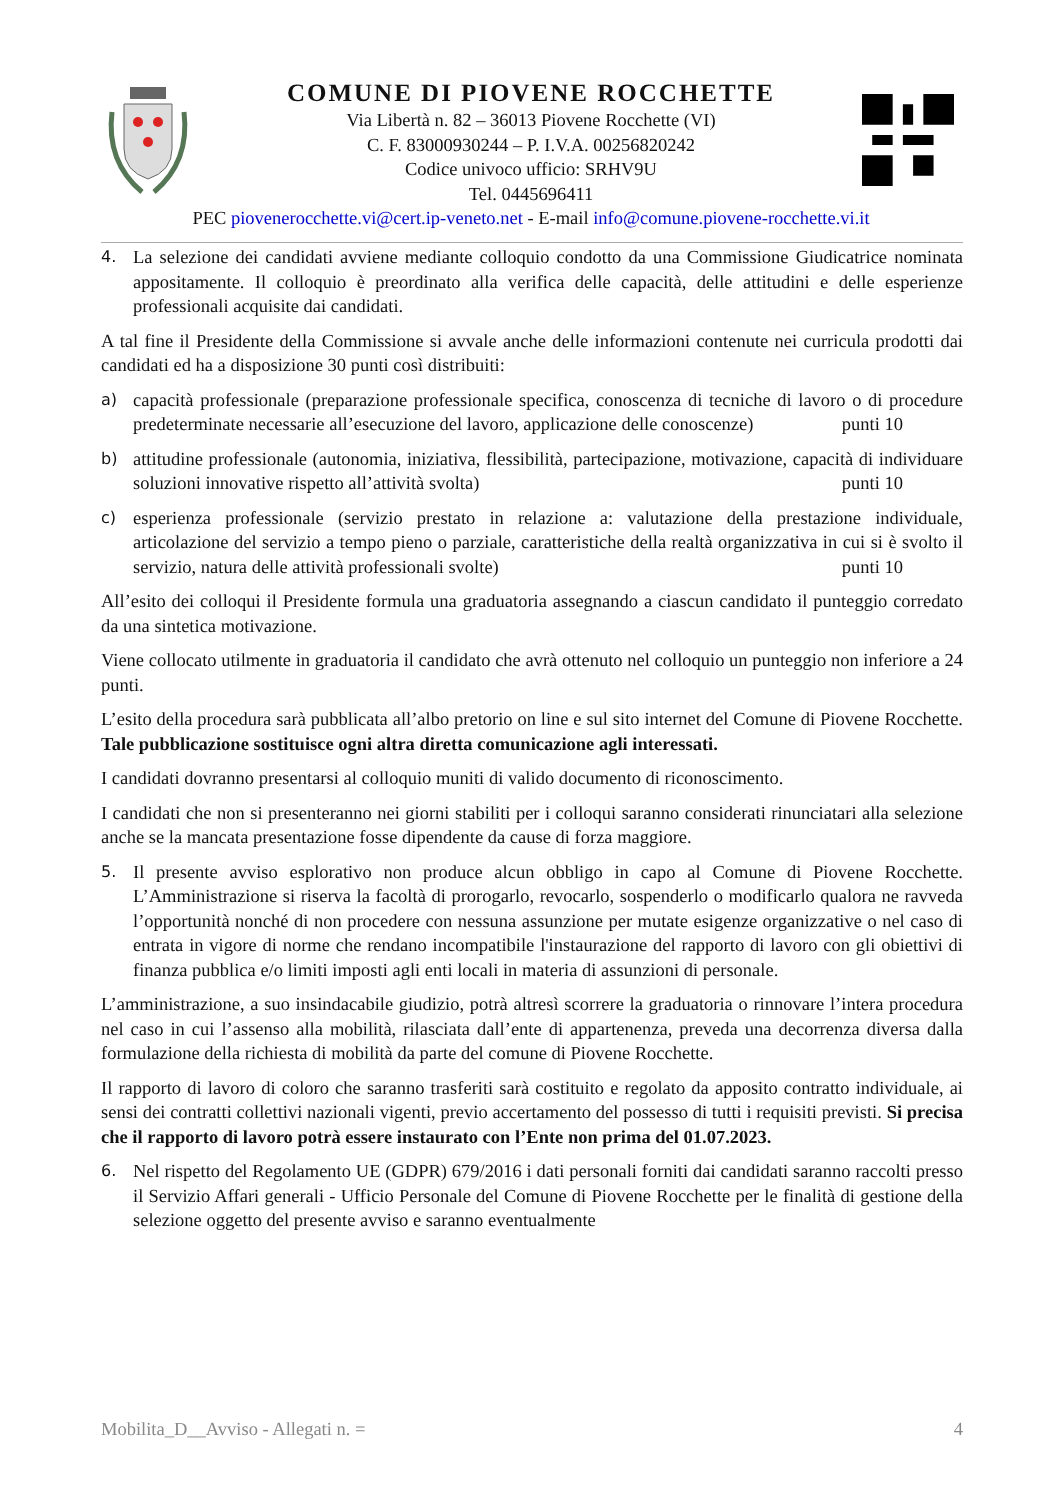COMUNE DI PIOVENE ROCCHETTE
Via Libertà n. 82 – 36013 Piovene Rocchette (VI)
C. F. 83000930244 – P. I.V.A. 00256820242
Codice univoco ufficio: SRHV9U
Tel. 0445696411
PEC piovenerocchette.vi@cert.ip-veneto.net - E-mail info@comune.piovene-rocchette.vi.it
4. La selezione dei candidati avviene mediante colloquio condotto da una Commissione Giudicatrice nominata appositamente. Il colloquio è preordinato alla verifica delle capacità, delle attitudini e delle esperienze professionali acquisite dai candidati.
A tal fine il Presidente della Commissione si avvale anche delle informazioni contenute nei curricula prodotti dai candidati ed ha a disposizione 30 punti così distribuiti:
a) capacità professionale (preparazione professionale specifica, conoscenza di tecniche di lavoro o di procedure predeterminate necessarie all’esecuzione del lavoro, applicazione delle conoscenze) punti 10
b) attitudine professionale (autonomia, iniziativa, flessibilità, partecipazione, motivazione, capacità di individuare soluzioni innovative rispetto all’attività svolta) punti 10
c) esperienza professionale (servizio prestato in relazione a: valutazione della prestazione individuale, articolazione del servizio a tempo pieno o parziale, caratteristiche della realtà organizzativa in cui si è svolto il servizio, natura delle attività professionali svolte) punti 10
All’esito dei colloqui il Presidente formula una graduatoria assegnando a ciascun candidato il punteggio corredato da una sintetica motivazione.
Viene collocato utilmente in graduatoria il candidato che avrà ottenuto nel colloquio un punteggio non inferiore a 24 punti.
L’esito della procedura sarà pubblicata all’albo pretorio on line e sul sito internet del Comune di Piovene Rocchette. Tale pubblicazione sostituisce ogni altra diretta comunicazione agli interessati.
I candidati dovranno presentarsi al colloquio muniti di valido documento di riconoscimento.
I candidati che non si presenteranno nei giorni stabiliti per i colloqui saranno considerati rinunciatari alla selezione anche se la mancata presentazione fosse dipendente da cause di forza maggiore.
5. Il presente avviso esplorativo non produce alcun obbligo in capo al Comune di Piovene Rocchette. L’Amministrazione si riserva la facoltà di prorogarlo, revocarlo, sospenderlo o modificarlo qualora ne ravveda l’opportunità nonché di non procedere con nessuna assunzione per mutate esigenze organizzative o nel caso di entrata in vigore di norme che rendano incompatibile l'instaurazione del rapporto di lavoro con gli obiettivi di finanza pubblica e/o limiti imposti agli enti locali in materia di assunzioni di personale.
L’amministrazione, a suo insindacabile giudizio, potrà altresì scorrere la graduatoria o rinnovare l’intera procedura nel caso in cui l’assenso alla mobilità, rilasciata dall’ente di appartenenza, preveda una decorrenza diversa dalla formulazione della richiesta di mobilità da parte del comune di Piovene Rocchette.
Il rapporto di lavoro di coloro che saranno trasferiti sarà costituito e regolato da apposito contratto individuale, ai sensi dei contratti collettivi nazionali vigenti, previo accertamento del possesso di tutti i requisiti previsti. Si precisa che il rapporto di lavoro potrà essere instaurato con l’Ente non prima del 01.07.2023.
6. Nel rispetto del Regolamento UE (GDPR) 679/2016 i dati personali forniti dai candidati saranno raccolti presso il Servizio Affari generali - Ufficio Personale del Comune di Piovene Rocchette per le finalità di gestione della selezione oggetto del presente avviso e saranno eventualmente
Mobilita_D__Avviso - Allegati n. = 4